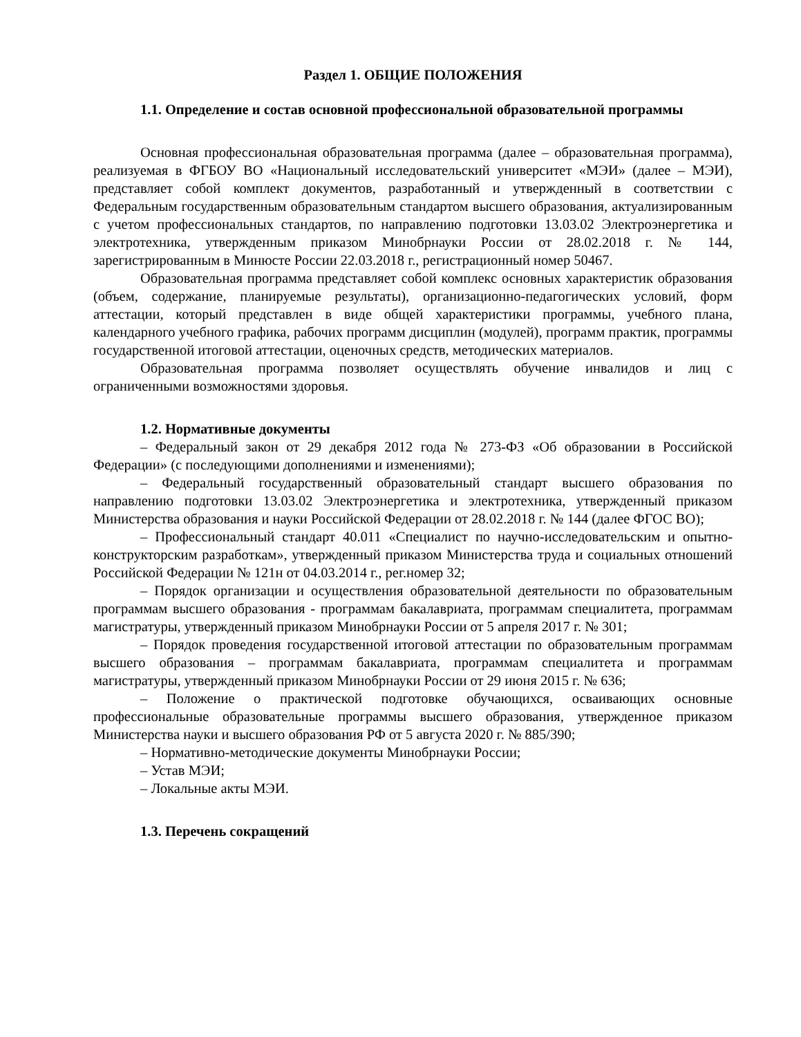Раздел 1. ОБЩИЕ ПОЛОЖЕНИЯ
1.1. Определение и состав основной профессиональной образовательной программы
Основная профессиональная образовательная программа (далее – образовательная программа), реализуемая в ФГБОУ ВО «Национальный исследовательский университет «МЭИ» (далее – МЭИ), представляет собой комплект документов, разработанный и утвержденный в соответствии с Федеральным государственным образовательным стандартом высшего образования, актуализированным с учетом профессиональных стандартов, по направлению подготовки 13.03.02 Электроэнергетика и электротехника, утвержденным приказом Минобрнауки России от 28.02.2018 г. № 144, зарегистрированным в Минюсте России 22.03.2018 г., регистрационный номер 50467.
Образовательная программа представляет собой комплекс основных характеристик образования (объем, содержание, планируемые результаты), организационно-педагогических условий, форм аттестации, который представлен в виде общей характеристики программы, учебного плана, календарного учебного графика, рабочих программ дисциплин (модулей), программ практик, программы государственной итоговой аттестации, оценочных средств, методических материалов.
Образовательная программа позволяет осуществлять обучение инвалидов и лиц с ограниченными возможностями здоровья.
1.2. Нормативные документы
– Федеральный закон от 29 декабря 2012 года № 273-ФЗ «Об образовании в Российской Федерации» (с последующими дополнениями и изменениями);
– Федеральный государственный образовательный стандарт высшего образования по направлению подготовки 13.03.02 Электроэнергетика и электротехника, утвержденный приказом Министерства образования и науки Российской Федерации от 28.02.2018 г. № 144 (далее ФГОС ВО);
– Профессиональный стандарт 40.011 «Специалист по научно-исследовательским и опытно-конструкторским разработкам», утвержденный приказом Министерства труда и социальных отношений Российской Федерации № 121н от 04.03.2014 г., рег.номер 32;
– Порядок организации и осуществления образовательной деятельности по образовательным программам высшего образования - программам бакалавриата, программам специалитета, программам магистратуры, утвержденный приказом Минобрнауки России от 5 апреля 2017 г. № 301;
– Порядок проведения государственной итоговой аттестации по образовательным программам высшего образования – программам бакалавриата, программам специалитета и программам магистратуры, утвержденный приказом Минобрнауки России от 29 июня 2015 г. № 636;
– Положение о практической подготовке обучающихся, осваивающих основные профессиональные образовательные программы высшего образования, утвержденное приказом Министерства науки и высшего образования РФ от 5 августа 2020 г. № 885/390;
– Нормативно-методические документы Минобрнауки России;
– Устав МЭИ;
– Локальные акты МЭИ.
1.3. Перечень сокращений